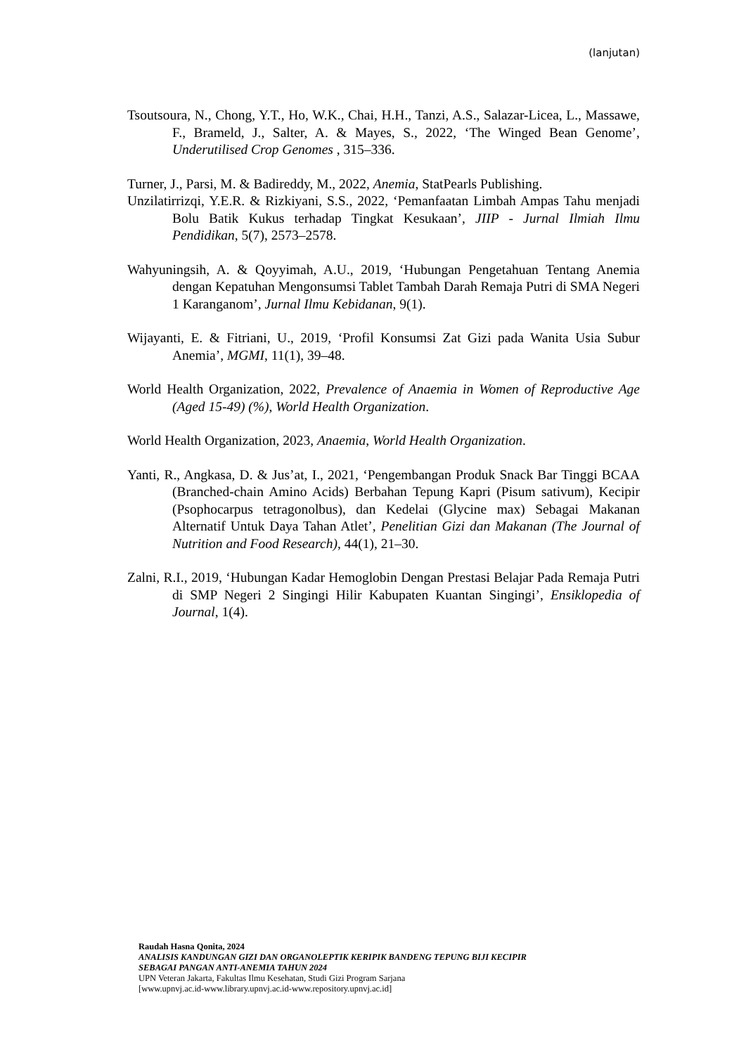(lanjutan)
Tsoutsoura, N., Chong, Y.T., Ho, W.K., Chai, H.H., Tanzi, A.S., Salazar-Licea, L., Massawe, F., Brameld, J., Salter, A. & Mayes, S., 2022, ‘The Winged Bean Genome’, Underutilised Crop Genomes , 315–336.
Turner, J., Parsi, M. & Badireddy, M., 2022, Anemia, StatPearls Publishing.
Unzilatirrizqi, Y.E.R. & Rizkiyani, S.S., 2022, ‘Pemanfaatan Limbah Ampas Tahu menjadi Bolu Batik Kukus terhadap Tingkat Kesukaan’, JIIP - Jurnal Ilmiah Ilmu Pendidikan, 5(7), 2573–2578.
Wahyuningsih, A. & Qoyyimah, A.U., 2019, ‘Hubungan Pengetahuan Tentang Anemia dengan Kepatuhan Mengonsumsi Tablet Tambah Darah Remaja Putri di SMA Negeri 1 Karanganom’, Jurnal Ilmu Kebidanan, 9(1).
Wijayanti, E. & Fitriani, U., 2019, ‘Profil Konsumsi Zat Gizi pada Wanita Usia Subur Anemia’, MGMI, 11(1), 39–48.
World Health Organization, 2022, Prevalence of Anaemia in Women of Reproductive Age (Aged 15-49) (%), World Health Organization.
World Health Organization, 2023, Anaemia, World Health Organization.
Yanti, R., Angkasa, D. & Jus’at, I., 2021, ‘Pengembangan Produk Snack Bar Tinggi BCAA (Branched-chain Amino Acids) Berbahan Tepung Kapri (Pisum sativum), Kecipir (Psophocarpus tetragonolbus), dan Kedelai (Glycine max) Sebagai Makanan Alternatif Untuk Daya Tahan Atlet’, Penelitian Gizi dan Makanan (The Journal of Nutrition and Food Research), 44(1), 21–30.
Zalni, R.I., 2019, ‘Hubungan Kadar Hemoglobin Dengan Prestasi Belajar Pada Remaja Putri di SMP Negeri 2 Singingi Hilir Kabupaten Kuantan Singingi’, Ensiklopedia of Journal, 1(4).
Raudah Hasna Qonita, 2024
ANALISIS KANDUNGAN GIZI DAN ORGANOLEPTIK KERIPIK BANDENG TEPUNG BIJI KECIPIR
SEBAGAI PANGAN ANTI-ANEMIA TAHUN 2024
UPN Veteran Jakarta, Fakultas Ilmu Kesehatan, Studi Gizi Program Sarjana
[www.upnvj.ac.id-www.library.upnvj.ac.id-www.repository.upnvj.ac.id]